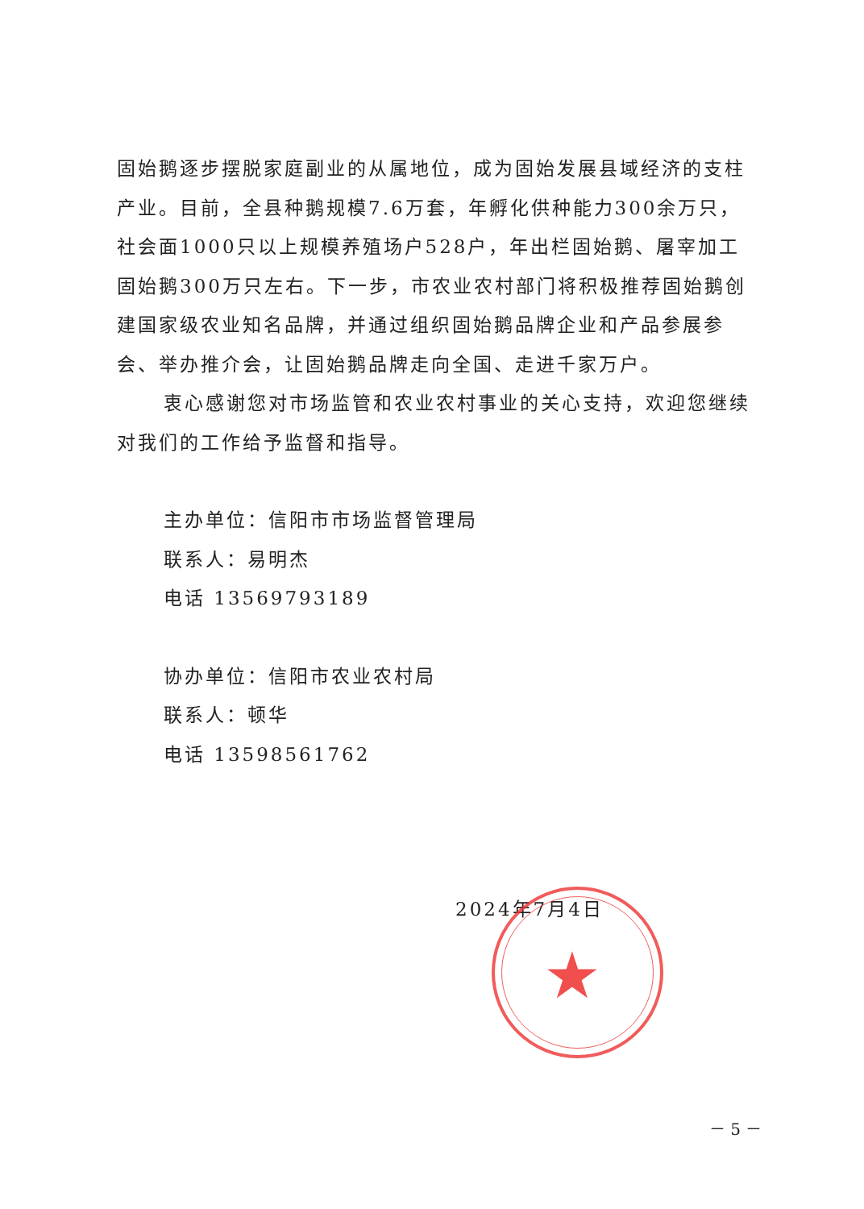固始鹅逐步摆脱家庭副业的从属地位，成为固始发展县域经济的支柱产业。目前，全县种鹅规模7.6万套，年孵化供种能力300余万只，社会面1000只以上规模养殖场户528户，年出栏固始鹅、屠宰加工固始鹅300万只左右。下一步，市农业农村部门将积极推荐固始鹅创建国家级农业知名品牌，并通过组织固始鹅品牌企业和产品参展参会、举办推介会，让固始鹅品牌走向全国、走进千家万户。
衷心感谢您对市场监管和农业农村事业的关心支持，欢迎您继续对我们的工作给予监督和指导。
主办单位：信阳市市场监督管理局
联系人：易明杰
电话 13569793189
协办单位：信阳市农业农村局
联系人：顿华
电话 13598561762
2024年7月4日
★
－ 5 －